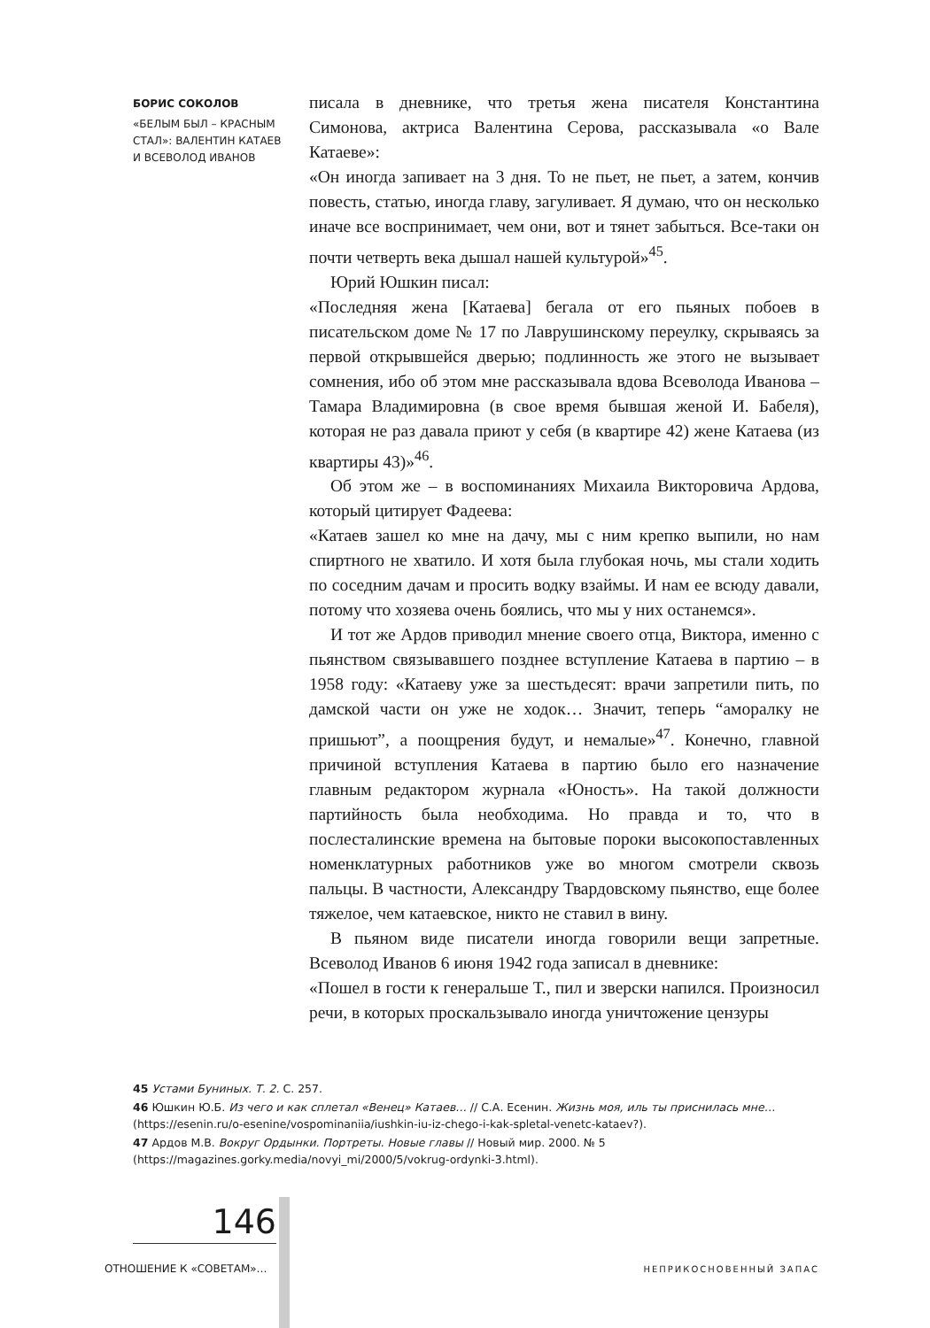БОРИС СОКОЛОВ
«БЕЛЫМ БЫЛ – КРАСНЫМ СТАЛ»: ВАЛЕНТИН КАТАЕВ И ВСЕВОЛОД ИВАНОВ
писала в дневнике, что третья жена писателя Константина Симонова, актриса Валентина Серова, рассказывала «о Вале Катаеве»:
«Он иногда запивает на 3 дня. То не пьет, не пьет, а затем, кончив повесть, статью, иногда главу, загуливает. Я думаю, что он несколько иначе все воспринимает, чем они, вот и тянет забыться. Все-таки он почти четверть века дышал нашей культурой»<sup>45</sup>.
Юрий Юшкин писал:
«Последняя жена [Катаева] бегала от его пьяных побоев в писательском доме № 17 по Лаврушинскому переулку, скрываясь за первой открывшейся дверью; подлинность же этого не вызывает сомнения, ибо об этом мне рассказывала вдова Всеволода Иванова – Тамара Владимировна (в свое время бывшая женой И. Бабеля), которая не раз давала приют у себя (в квартире 42) жене Катаева (из квартиры 43)»<sup>46</sup>.
Об этом же – в воспоминаниях Михаила Викторовича Ардова, который цитирует Фадеева:
«Катаев зашел ко мне на дачу, мы с ним крепко выпили, но нам спиртного не хватило. И хотя была глубокая ночь, мы стали ходить по соседним дачам и просить водку взаймы. И нам ее всюду давали, потому что хозяева очень боялись, что мы у них останемся».
И тот же Ардов приводил мнение своего отца, Виктора, именно с пьянством связывавшего позднее вступление Катаева в партию – в 1958 году: «Катаеву уже за шестьдесят: врачи запретили пить, по дамской части он уже не ходок… Значит, теперь “аморалку не пришьют”, а поощрения будут, и немалые»<sup>47</sup>. Конечно, главной причиной вступления Катаева в партию было его назначение главным редактором журнала «Юность». На такой должности партийность была необходима. Но правда и то, что в послесталинские времена на бытовые пороки высокопоставленных номенклатурных работников уже во многом смотрели сквозь пальцы. В частности, Александру Твардовскому пьянство, еще более тяжелое, чем катаевское, никто не ставил в вину.
В пьяном виде писатели иногда говорили вещи запретные. Всеволод Иванов 6 июня 1942 года записал в дневнике:
«Пошел в гости к генеральше Т., пил и зверски напился. Произносил речи, в которых проскальзывало иногда уничтожение цензуры
45 Устами Буниных. Т. 2. С. 257.
46 Юшкин Ю.Б. Из чего и как сплетал «Венец» Катаев… // С.А. Есенин. Жизнь моя, иль ты приснилась мне… (https://esenin.ru/o-esenine/vospominaniia/iushkin-iu-iz-chego-i-kak-spletal-venetc-kataev?).
47 Ардов М.В. Вокруг Ордынки. Портреты. Новые главы // Новый мир. 2000. № 5 (https://magazines.gorky.media/novyi_mi/2000/5/vokrug-ordynki-3.html).
146
ОТНОШЕНИЕ К «СОВЕТАМ»… НЕПРИКОСНОВЕННЫЙ ЗАПАС